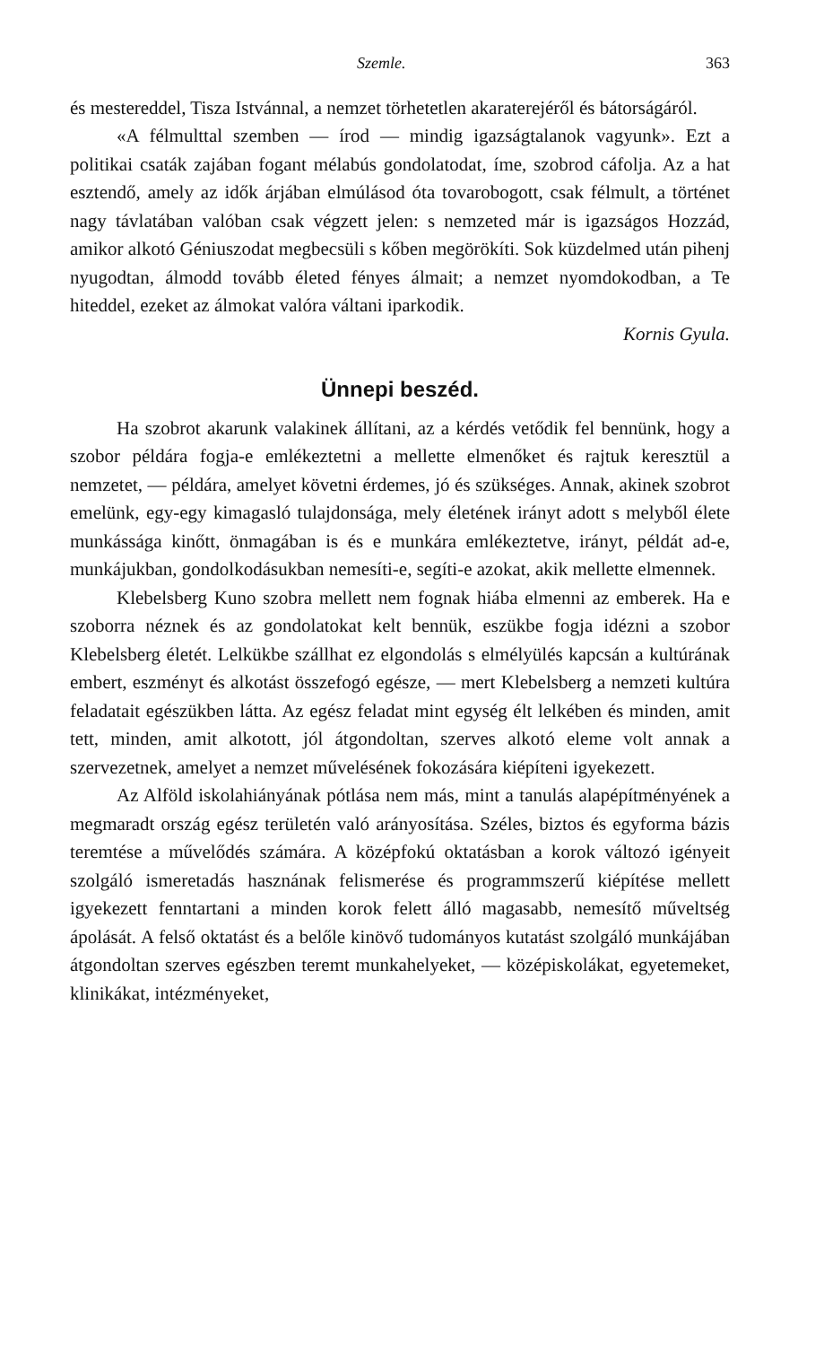Szemle. 363
és mestereddel, Tisza Istvánnal, a nemzet törhetetlen akaraterejéről és bátorságáról.
«A félmulttal szemben — írod — mindig igazságtalanok vagyunk». Ezt a politikai csaták zajában fogant mélabús gondolatodat, íme, szobrod cáfolja. Az a hat esztendő, amely az idők árjában elmúlásod óta tovarobogott, csak félmult, a történet nagy távlatában valóban csak végzett jelen: s nemzeted már is igazságos Hozzád, amikor alkotó Géniuszodat megbecsüli s kőben megörökíti. Sok küzdelmed után pihenj nyugodtan, álmodd tovább életed fényes álmait; a nemzet nyomdokodban, a Te hiteddel, ezeket az álmokat valóra váltani iparkodik.
Kornis Gyula.
Ünnepi beszéd.
Ha szobrot akarunk valakinek állítani, az a kérdés vetődik fel bennünk, hogy a szobor példára fogja-e emlékeztetni a mellette elmenőket és rajtuk keresztül a nemzetet, — példára, amelyet követni érdemes, jó és szükséges. Annak, akinek szobrot emelünk, egy-egy kimagasló tulajdonsága, mely életének irányt adott s melyből élete munkássága kinőtt, önmagában is és e munkára emlékeztetve, irányt, példát ad-e, munkájukban, gondolkodásukban nemesíti-e, segíti-e azokat, akik mellette elmennek.
Klebelsberg Kuno szobra mellett nem fognak hiába elmenni az emberek. Ha e szoborra néznek és az gondolatokat kelt bennük, eszükbe fogja idézni a szobor Klebelsberg életét. Lelkükbe szállhat ez elgondolás s elmélyülés kapcsán a kultúrának embert, eszményt és alkotást összefogó egésze, — mert Klebelsberg a nemzeti kultúra feladatait egészükben látta. Az egész feladat mint egység élt lelkében és minden, amit tett, minden, amit alkotott, jól átgondoltan, szerves alkotó eleme volt annak a szervezetnek, amelyet a nemzet művelésének fokozására kiépíteni igyekezett.
Az Alföld iskolahiányának pótlása nem más, mint a tanulás alapépítményének a megmaradt ország egész területén való arányosítása. Széles, biztos és egyforma bázis teremtése a művelődés számára. A középfokú oktatásban a korok változó igényeit szolgáló ismeretadás hasznának felismerése és programmszerű kiépítése mellett igyekezett fenntartani a minden korok felett álló magasabb, nemesítő műveltség ápolását. A felső oktatást és a belőle kinövő tudományos kutatást szolgáló munkájában átgondoltan szerves egészben teremt munkahelyeket, — középiskolákat, egyetemeket, klinikákat, intézményeket,